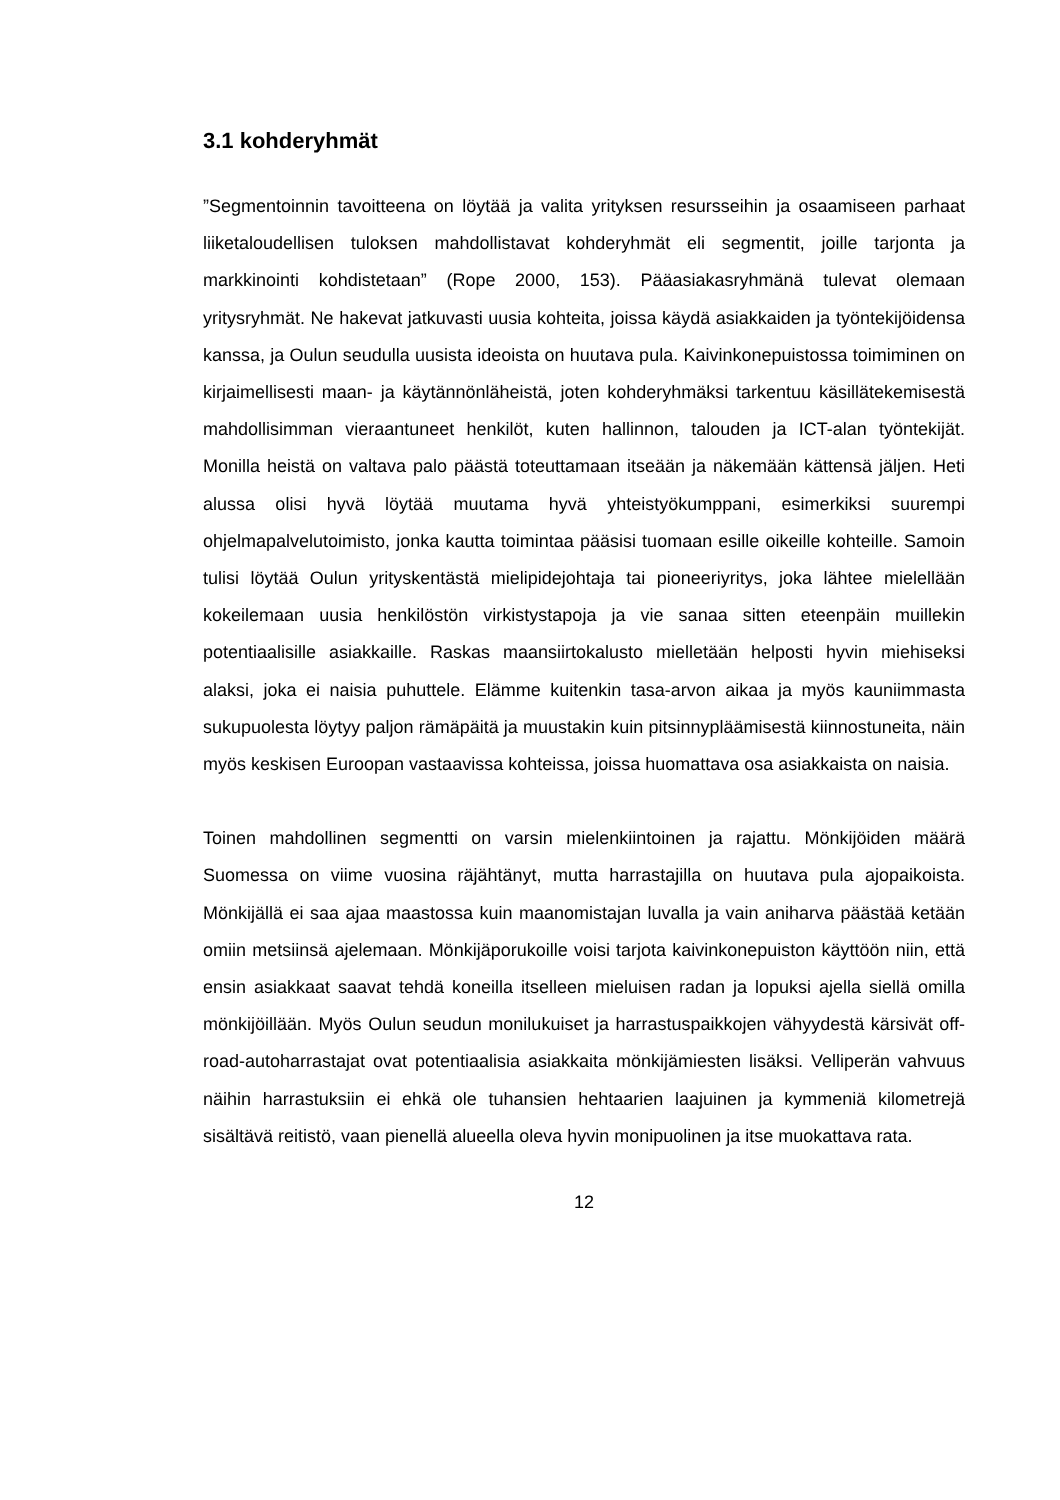3.1 kohderyhmät
”Segmentoinnin tavoitteena on löytää ja valita yrityksen resursseihin ja osaamiseen parhaat liiketaloudellisen tuloksen mahdollistavat kohderyhmät eli segmentit, joille tarjonta ja markkinointi kohdistetaan” (Rope 2000, 153). Pääasiakasryhmänä tulevat olemaan yritysryhmät. Ne hakevat jatkuvasti uusia kohteita, joissa käydä asiakkaiden ja työntekijöidensa kanssa, ja Oulun seudulla uusista ideoista on huutava pula. Kaivinkonepuistossa toimiminen on kirjaimellisesti maan- ja käytännönläheistä, joten kohderyhmäksi tarkentuu käsillätekemisestä mahdollisimman vieraantuneet henkilöt, kuten hallinnon, talouden ja ICT-alan työntekijät. Monilla heistä on valtava palo päästä toteuttamaan itseään ja näkemään kättensä jäljen. Heti alussa olisi hyvä löytää muutama hyvä yhteistyökumppani, esimerkiksi suurempi ohjelmapalvelutoimisto, jonka kautta toimintaa pääsisi tuomaan esille oikeille kohteille. Samoin tulisi löytää Oulun yrityskentästä mielipidejohtaja tai pioneeriyritys, joka lähtee mielellään kokeilemaan uusia henkilöstön virkistystapoja ja vie sanaa sitten eteenpäin muillekin potentiaalisille asiakkaille. Raskas maansiirtokalusto mielletään helposti hyvin miehiseksi alaksi, joka ei naisia puhuttele. Elämme kuitenkin tasa-arvon aikaa ja myös kauniimmasta sukupuolesta löytyy paljon rämäpäitä ja muustakin kuin pitsinnypläämisestä kiinnostuneita, näin myös keskisen Euroopan vastaavissa kohteissa, joissa huomattava osa asiakkaista on naisia.
Toinen mahdollinen segmentti on varsin mielenkiintoinen ja rajattu. Mönkijöiden määrä Suomessa on viime vuosina räjähtänyt, mutta harrastajilla on huutava pula ajopaikoista. Mönkijällä ei saa ajaa maastossa kuin maanomistajan luvalla ja vain aniharva päästää ketään omiin metsiinsä ajelemaan. Mönkijäporukoille voisi tarjota kaivinkonepuiston käyttöön niin, että ensin asiakkaat saavat tehdä koneilla itselleen mieluisen radan ja lopuksi ajella siellä omilla mönkijöillään. Myös Oulun seudun monilukuiset ja harrastuspaikkojen vähyydestä kärsivät off-road-autoharrastajat ovat potentiaalisia asiakkaita mönkijämiesten lisäksi. Velliperän vahvuus näihin harrastuksiin ei ehkä ole tuhansien hehtaarien laajuinen ja kymmeniä kilometrejä sisältävä reitistö, vaan pienellä alueella oleva hyvin monipuolinen ja itse muokattava rata.
12